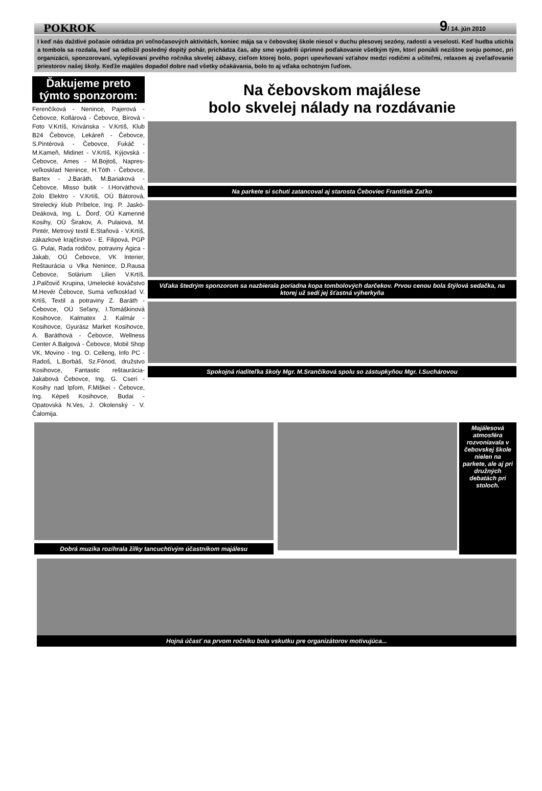POKROK 9/ 14. jún 2010
I keď nás daždivé počasie odrádza pri voľnočasových aktivitách, koniec mája sa v čebovskej škole niesol v duchu plesovej sezóny, radosti a veselosti. Keď hudba utíchla a tombola sa rozdala, keď sa odložil posledný dopitý pohár, prichádza čas, aby sme vyjadrili úprimné poďakovanie všetkým tým, ktorí ponúkli nezištne svoju pomoc, pri organizácii, sponzorovaní, vylepšovaní prvého ročníka skvelej zábavy, cieľom ktorej bolo, popri upevňovaní vzťahov medzi rodičmi a učiteľmi, relaxom aj zveľaďovanie priestorov našej školy. Keďže majáles dopadol dobre nad všetky očakávania, bolo to aj vďaka ochotným ľuďom.
Ďakujeme preto týmto sponzorom:
Ferenčíková - Nenince, Pajerová - Čebovce, Kollárová - Čebovce, Bírová - Foto V.Krtíš, Krivánska - V.Krtíš, Klub B24 Čebovce, Lekáreň - Čebovce, S.Pintérová - Čebovce, Fukáč - M.Kameň, Midinet - V.Krtíš, Kýjovská - Čebovce, Ames - M.Bojtoš, Napres-veľkosklad Nenince, H.Tóth - Čebovce, Bartex - J.Baráth, M.Bariaková - Čebovce, Misso butik - I.Horváthová, Zolo Elektro - V.Krtíš, OÚ Bátorová, Strelecký klub Príbelce, Ing. P. Jaskó-Deáková, Ing. L. Ďorď, OÚ Kamenné Kosihy, OÚ Širakov, A. Pulaiová, M. Pintér, Metrový textil E.Staňová - V.Krtíš, zákazkové krajčírstvo - E. Filipová, PGP G. Pulai, Rada rodičov, potraviny Agica - Jakab, OÚ Čebovce, VK Interier, Reštaurácia u Vlka Nenince, D.Rausa Čebovce, Solárium Lilien V.Krtíš, J.Palčovič Krupina, Umelecké kováčstvo M.Hevér Čebovce, Suma veľkosklad V. Krtíš, Textil a potraviny Z. Baráth - Čebovce, OÚ Seľany, I.Tomáškinová Kosihovce, Kalmatex J. Kalmár - Kosihovce, Gyurász Market Kosihovce, A. Baráthová - Čebovce, Wellness Center A.Balgová - Čebovce, Mobil Shop VK, Movino - Ing. O. Celleng, Info PC - Radoš, L.Borbáš, Sz.Fónod, družstvo Kosihovce, Fantastic reštaurácia-Jakabová Čebovce, Ing. G. Cseri - Kosihy nad Ipľom, F.Miškei - Čebovce, Ing. Képeš Kosihovce, Budai - Opatovská N.Ves, J. Okolenský - V. Čalomija.
Na čebovskom majálese
bolo skvelej nálady na rozdávanie
Na parkete si schuti zatancoval aj starosta Čeboviec František Zaťko
Vďaka štedrým sponzorom sa nazbierala poriadna kopa tombolových darčekov. Prvou cenou bola štýlová sedačka, na ktorej už sedí jej šťastná výherkyňa
Spokojná riaditeľka školy Mgr. M.Srančíková spolu so zástupkyňou Mgr. I.Suchárovou
Dobrá muzika rozihrala žilky tancuchtivým účastníkom majálesu
Majálesová atmosféra rozvoniavala v čebovskej škole nielen na parkete, ale aj pri družných debatách pri stoloch.
Hojná účasť na prvom ročníku bola vskutku pre organizátorov motivujúca...